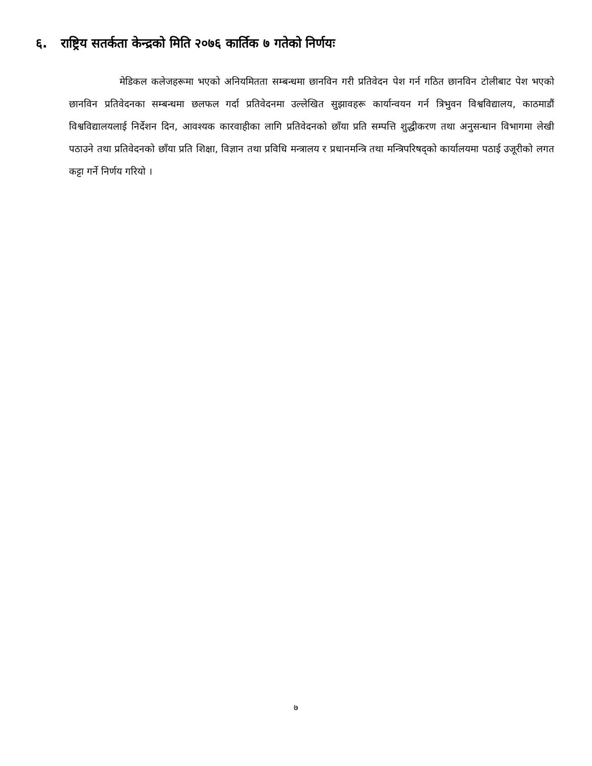६. राष्ट्रिय सतर्कता केन्द्रको मिति २०७६ कार्तिक ७ गतेको निर्णयः
मेडिकल कलेजहरूमा भएको अनियमितता सम्बन्धमा छानविन गरी प्रतिवेदन पेश गर्न गठित छानविन टोलीबाट पेश भएको छानविन प्रतिवेदनका सम्बन्धमा छलफल गर्दा प्रतिवेदनमा उल्लेखित सुझावहरू कार्यान्वयन गर्न त्रिभुवन विश्वविद्यालय, काठमाडौं विश्वविद्यालयलाई निर्देशन दिन, आवश्यक कारवाहीका लागि प्रतिवेदनको छाँया प्रति सम्पत्ति शुद्धीकरण तथा अनुसन्धान विभागमा लेखी पठाउने तथा प्रतिवेदनको छाँया प्रति शिक्षा, विज्ञान तथा प्रविधि मन्त्रालय र प्रधानमन्त्रि तथा मन्त्रिपरिषद्को कार्यालयमा पठाई उजूरीको लगत कट्टा गर्ने निर्णय गरियो ।
७